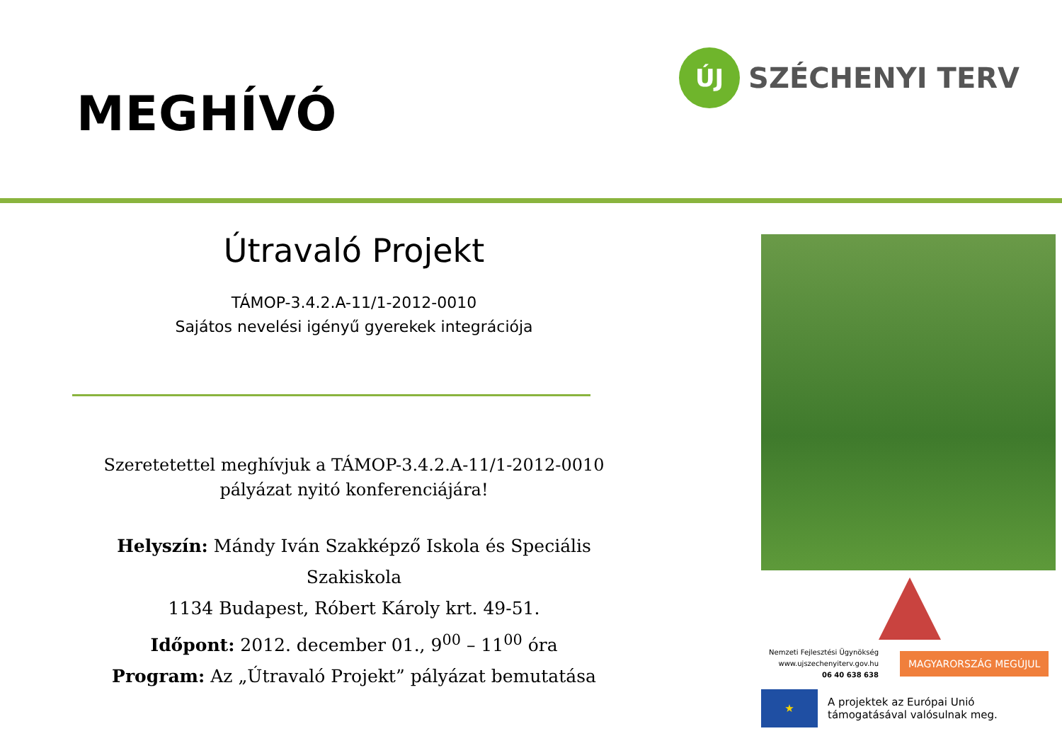MEGHÍVÓ
ÚJ
SZÉCHENYI TERV
Útravaló Projekt
TÁMOP-3.4.2.A-11/1-2012-0010
Sajátos nevelési igényű gyerekek integrációja
Szeretetettel meghívjuk a TÁMOP-3.4.2.A-11/1-2012-0010
pályázat nyitó konferenciájára!
Helyszín: Mándy Iván Szakképző Iskola és Speciális
Szakiskola
1134 Budapest, Róbert Károly krt. 49-51.
Időpont: 2012. december 01., 9<sup>00</sup> – 11<sup>00</sup> óra
Program: Az „Útravaló Projekt” pályázat bemutatása
Nemzeti Fejlesztési Ügynökség
www.ujszechenyiterv.gov.hu
06 40 638 638 MAGYARORSZÁG MEGÚJUL
★
A projektek az Európai Unió
támogatásával valósulnak meg.